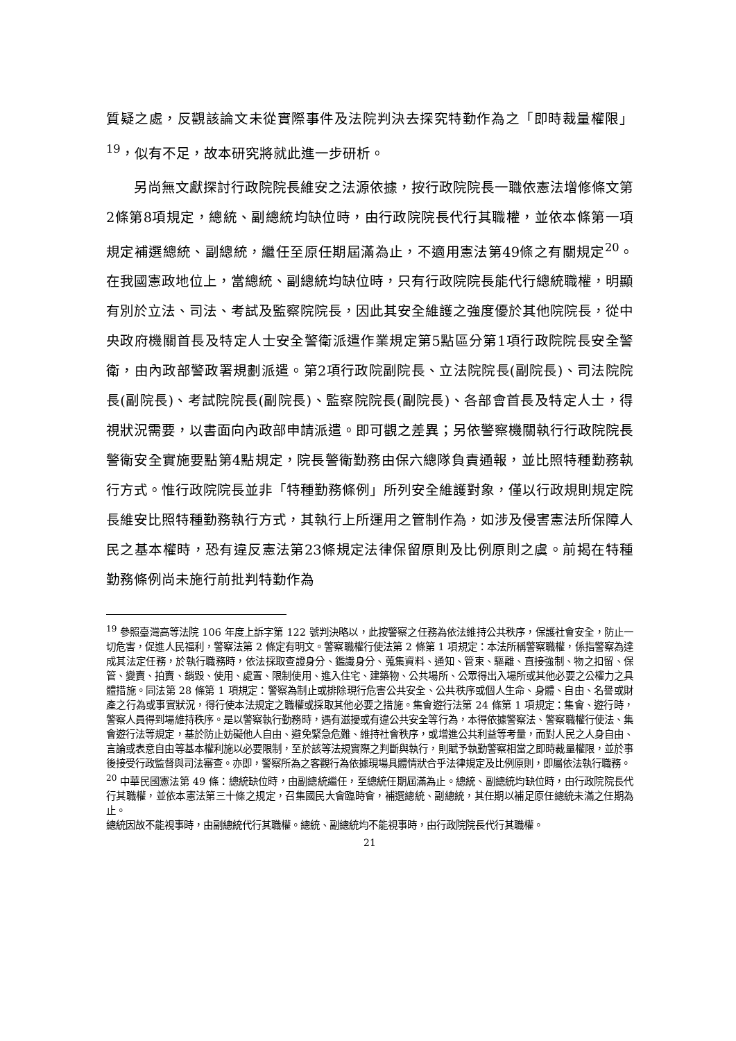質疑之處，反觀該論文未從實際事件及法院判決去探究特勤作為之「即時裁量權限」<sup>19</sup>，似有不足，故本研究將就此進一步研析。
另尚無文獻探討行政院院長維安之法源依據，按行政院院長一職依憲法增修條文第2條第8項規定，總統、副總統均缺位時，由行政院院長代行其職權，並依本條第一項規定補選總統、副總統，繼任至原任期屆滿為止，不適用憲法第49條之有關規定<sup>20</sup>。在我國憲政地位上，當總統、副總統均缺位時，只有行政院院長能代行總統職權，明顯有別於立法、司法、考試及監察院院長，因此其安全維護之強度優於其他院院長，從中央政府機關首長及特定人士安全警衛派遣作業規定第5點區分第1項行政院院長安全警衛，由內政部警政署規劃派遣。第2項行政院副院長、立法院院長(副院長)、司法院院長(副院長)、考試院院長(副院長)、監察院院長(副院長)、各部會首長及特定人士，得視狀況需要，以書面向內政部申請派遣。即可觀之差異；另依警察機關執行行政院院長警衛安全實施要點第4點規定，院長警衛勤務由保六總隊負責通報，並比照特種勤務執行方式。惟行政院院長並非「特種勤務條例」所列安全維護對象，僅以行政規則規定院長維安比照特種勤務執行方式，其執行上所運用之管制作為，如涉及侵害憲法所保障人民之基本權時，恐有違反憲法第23條規定法律保留原則及比例原則之虞。前揭在特種勤務條例尚未施行前批判特勤作為
<sup>19</sup> 參照臺灣高等法院 106 年度上訴字第 122 號判決略以，此按警察之任務為依法維持公共秩序，保護社會安全，防止一切危害，促進人民福利，警察法第 2 條定有明文。警察職權行使法第 2 條第 1 項規定：本法所稱警察職權，係指警察為達成其法定任務，於執行職務時，依法採取查證身分、鑑識身分、蒐集資料、通知、管束、驅離、直接強制、物之扣留、保管、變賣、拍賣、銷毀、使用、處置、限制使用、進入住宅、建築物、公共場所、公眾得出入場所或其他必要之公權力之具體措施。同法第 28 條第 1 項規定：警察為制止或排除現行危害公共安全、公共秩序或個人生命、身體、自由、名譽或財產之行為或事實狀況，得行使本法規定之職權或採取其他必要之措施。集會遊行法第 24 條第 1 項規定：集會、遊行時，警察人員得到場維持秩序。是以警察執行勤務時，遇有滋擾或有違公共安全等行為，本得依據警察法、警察職權行使法、集會遊行法等規定，基於防止妨礙他人自由、避免緊急危難、維持社會秩序，或增進公共利益等考量，而對人民之人身自由、言論或表意自由等基本權利施以必要限制，至於該等法規實際之判斷與執行，則賦予執勤警察相當之即時裁量權限，並於事後接受行政監督與司法審查。亦即，警察所為之客觀行為依據現場具體情狀合乎法律規定及比例原則，即屬依法執行職務。
<sup>20</sup> 中華民國憲法第 49 條：總統缺位時，由副總統繼任，至總統任期屆滿為止。總統、副總統均缺位時，由行政院院長代行其職權，並依本憲法第三十條之規定，召集國民大會臨時會，補選總統、副總統，其任期以補足原任總統未滿之任期為止。
總統因故不能視事時，由副總統代行其職權。總統、副總統均不能視事時，由行政院院長代行其職權。
21